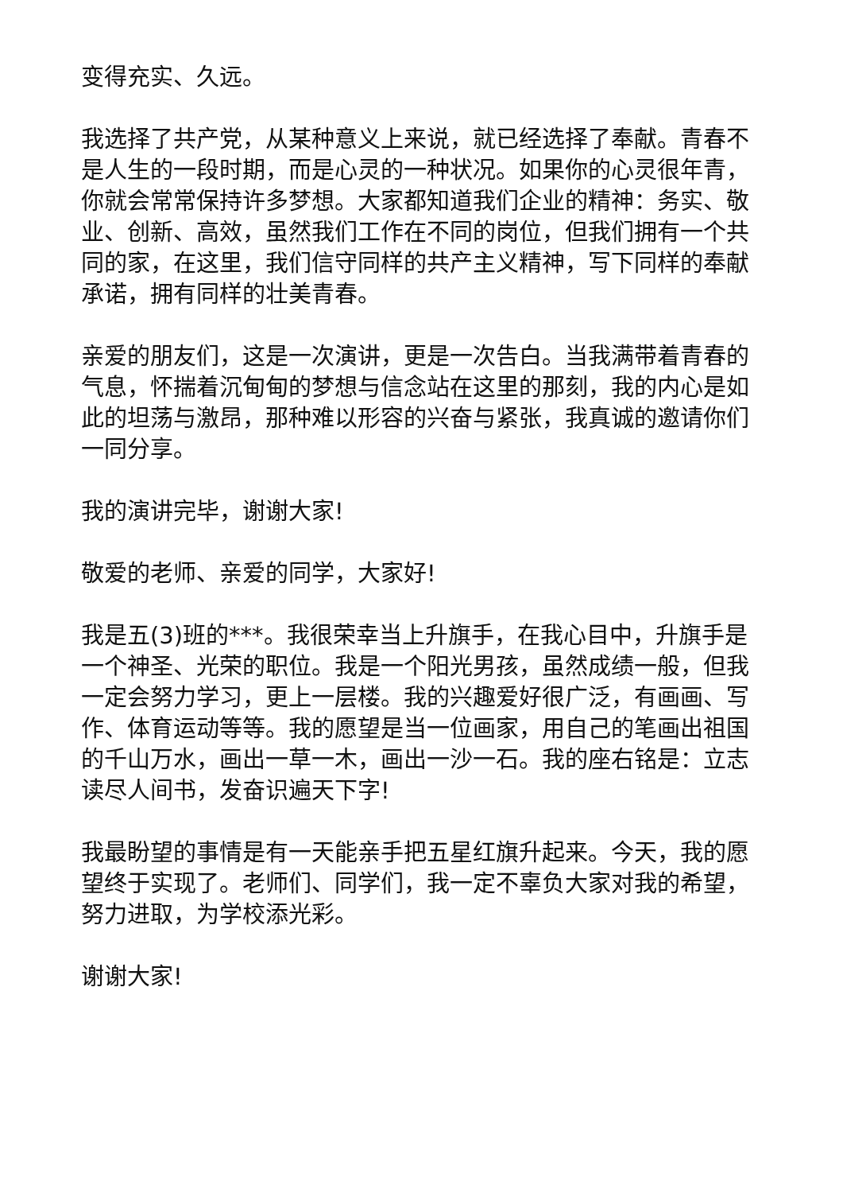变得充实、久远。
我选择了共产党，从某种意义上来说，就已经选择了奉献。青春不是人生的一段时期，而是心灵的一种状况。如果你的心灵很年青，你就会常常保持许多梦想。大家都知道我们企业的精神：务实、敬业、创新、高效，虽然我们工作在不同的岗位，但我们拥有一个共同的家，在这里，我们信守同样的共产主义精神，写下同样的奉献承诺，拥有同样的壮美青春。
亲爱的朋友们，这是一次演讲，更是一次告白。当我满带着青春的气息，怀揣着沉甸甸的梦想与信念站在这里的那刻，我的内心是如此的坦荡与激昂，那种难以形容的兴奋与紧张，我真诚的邀请你们一同分享。
我的演讲完毕，谢谢大家!
敬爱的老师、亲爱的同学，大家好!
我是五(3)班的***。我很荣幸当上升旗手，在我心目中，升旗手是一个神圣、光荣的职位。我是一个阳光男孩，虽然成绩一般，但我一定会努力学习，更上一层楼。我的兴趣爱好很广泛，有画画、写作、体育运动等等。我的愿望是当一位画家，用自己的笔画出祖国的千山万水，画出一草一木，画出一沙一石。我的座右铭是：立志读尽人间书，发奋识遍天下字!
我最盼望的事情是有一天能亲手把五星红旗升起来。今天，我的愿望终于实现了。老师们、同学们，我一定不辜负大家对我的希望，努力进取，为学校添光彩。
谢谢大家!